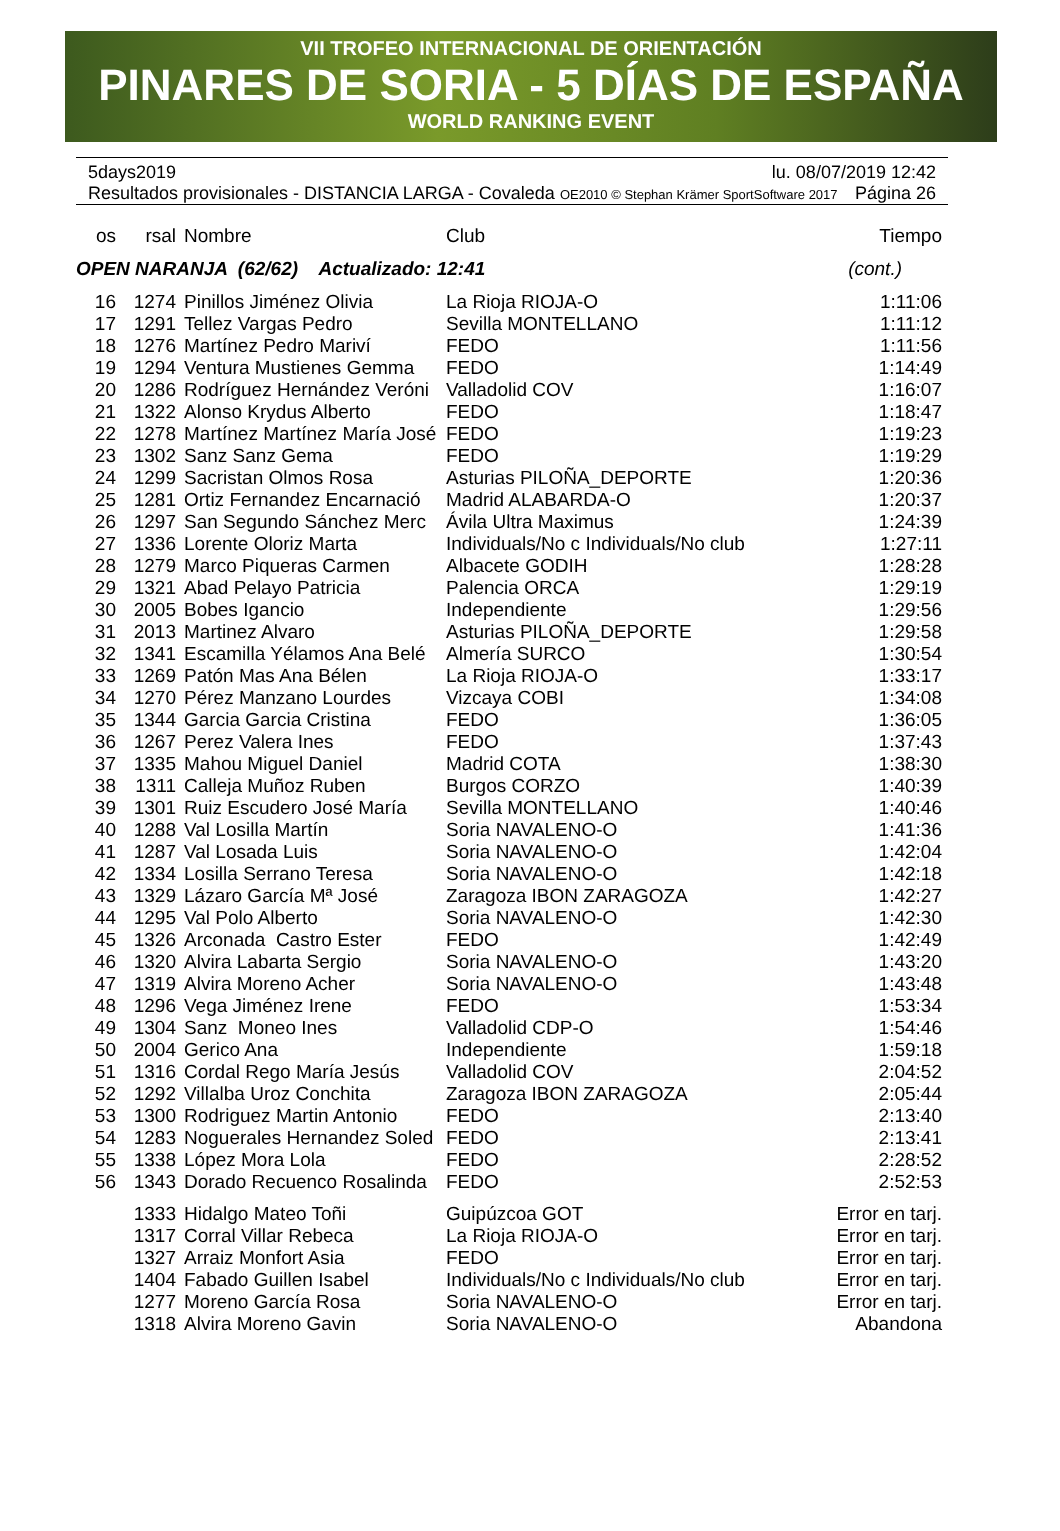VII TROFEO INTERNACIONAL DE ORIENTACIÓN
PINARES DE SORIA - 5 DÍAS DE ESPAÑA
WORLD RANKING EVENT
5days2019 lu. 08/07/2019 12:42
Resultados provisionales - DISTANCIA LARGA - Covaleda OE2010 © Stephan Krämer SportSoftware 2017 Página 26
| os | rsal | Nombre | Club | Tiempo |
| --- | --- | --- | --- | --- |
| OPEN NARANJA (62/62) Actualizado: 12:41 | | | | (cont.) |
| 16 | 1274 | Pinillos Jiménez Olivia | La Rioja RIOJA-O | 1:11:06 |
| 17 | 1291 | Tellez Vargas Pedro | Sevilla MONTELLANO | 1:11:12 |
| 18 | 1276 | Martínez Pedro Mariví | FEDO | 1:11:56 |
| 19 | 1294 | Ventura Mustienes Gemma | FEDO | 1:14:49 |
| 20 | 1286 | Rodríguez Hernández Veróni | Valladolid COV | 1:16:07 |
| 21 | 1322 | Alonso Krydus Alberto | FEDO | 1:18:47 |
| 22 | 1278 | Martínez Martínez María José | FEDO | 1:19:23 |
| 23 | 1302 | Sanz Sanz Gema | FEDO | 1:19:29 |
| 24 | 1299 | Sacristan Olmos Rosa | Asturias PILOÑA_DEPORTE | 1:20:36 |
| 25 | 1281 | Ortiz Fernandez Encarnació | Madrid ALABARDA-O | 1:20:37 |
| 26 | 1297 | San Segundo Sánchez Merc | Ávila Ultra Maximus | 1:24:39 |
| 27 | 1336 | Lorente Oloriz Marta | Individuals/No c Individuals/No club | 1:27:11 |
| 28 | 1279 | Marco Piqueras Carmen | Albacete GODIH | 1:28:28 |
| 29 | 1321 | Abad Pelayo Patricia | Palencia ORCA | 1:29:19 |
| 30 | 2005 | Bobes Igancio | Independiente | 1:29:56 |
| 31 | 2013 | Martinez Alvaro | Asturias PILOÑA_DEPORTE | 1:29:58 |
| 32 | 1341 | Escamilla Yélamos Ana Belé | Almería SURCO | 1:30:54 |
| 33 | 1269 | Patón Mas Ana Bélen | La Rioja RIOJA-O | 1:33:17 |
| 34 | 1270 | Pérez Manzano Lourdes | Vizcaya COBI | 1:34:08 |
| 35 | 1344 | Garcia Garcia Cristina | FEDO | 1:36:05 |
| 36 | 1267 | Perez Valera Ines | FEDO | 1:37:43 |
| 37 | 1335 | Mahou Miguel Daniel | Madrid COTA | 1:38:30 |
| 38 | 1311 | Calleja Muñoz Ruben | Burgos CORZO | 1:40:39 |
| 39 | 1301 | Ruiz Escudero José María | Sevilla MONTELLANO | 1:40:46 |
| 40 | 1288 | Val Losilla Martín | Soria NAVALENO-O | 1:41:36 |
| 41 | 1287 | Val Losada Luis | Soria NAVALENO-O | 1:42:04 |
| 42 | 1334 | Losilla Serrano Teresa | Soria NAVALENO-O | 1:42:18 |
| 43 | 1329 | Lázaro García Mª José | Zaragoza IBON ZARAGOZA | 1:42:27 |
| 44 | 1295 | Val Polo Alberto | Soria NAVALENO-O | 1:42:30 |
| 45 | 1326 | Arconada Castro Ester | FEDO | 1:42:49 |
| 46 | 1320 | Alvira Labarta Sergio | Soria NAVALENO-O | 1:43:20 |
| 47 | 1319 | Alvira Moreno Acher | Soria NAVALENO-O | 1:43:48 |
| 48 | 1296 | Vega Jiménez Irene | FEDO | 1:53:34 |
| 49 | 1304 | Sanz Moneo Ines | Valladolid CDP-O | 1:54:46 |
| 50 | 2004 | Gerico Ana | Independiente | 1:59:18 |
| 51 | 1316 | Cordal Rego María Jesús | Valladolid COV | 2:04:52 |
| 52 | 1292 | Villalba Uroz Conchita | Zaragoza IBON ZARAGOZA | 2:05:44 |
| 53 | 1300 | Rodriguez Martin Antonio | FEDO | 2:13:40 |
| 54 | 1283 | Noguerales Hernandez Soled | FEDO | 2:13:41 |
| 55 | 1338 | López Mora Lola | FEDO | 2:28:52 |
| 56 | 1343 | Dorado Recuenco Rosalinda | FEDO | 2:52:53 |
| | 1333 | Hidalgo Mateo Toñi | Guipúzcoa GOT | Error en tarj. |
| | 1317 | Corral Villar Rebeca | La Rioja RIOJA-O | Error en tarj. |
| | 1327 | Arraiz Monfort Asia | FEDO | Error en tarj. |
| | 1404 | Fabado Guillen Isabel | Individuals/No c Individuals/No club | Error en tarj. |
| | 1277 | Moreno García Rosa | Soria NAVALENO-O | Error en tarj. |
| | 1318 | Alvira Moreno Gavin | Soria NAVALENO-O | Abandona |